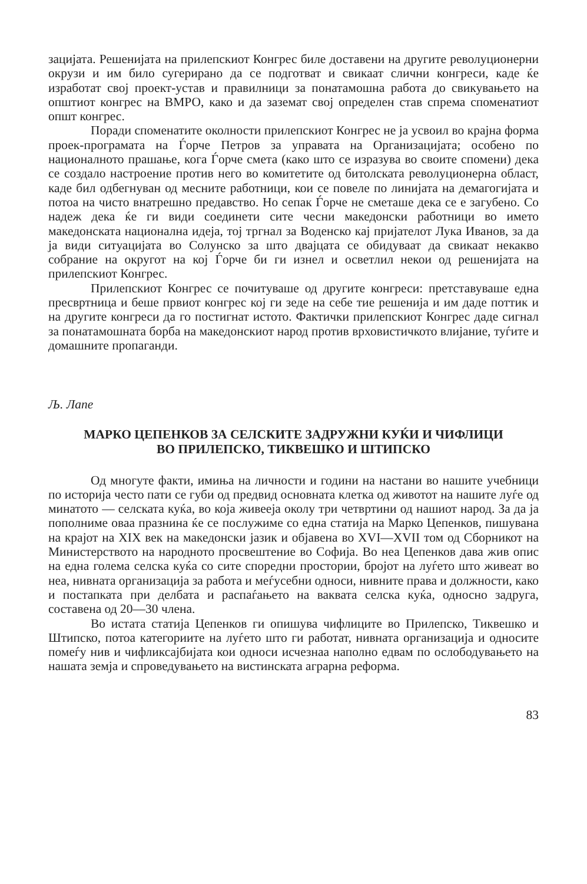зацијата. Решенијата на прилепскиот Конгрес биле доставени на другите револуционерни окрузи и им било сугерирано да се подготват и свикаат слични конгреси, каде ќе изработат свој проект-устав и правилници за понатамошна работа до свикувањето на општиот конгрес на ВМРО, како и да заземат свој определен став спрема споменатиот општ конгрес.
Поради споменатите околности прилепскиот Конгрес не ја усвоил во крајна форма проек-програмата на Ѓорче Петров за управата на Организацијата; особено по националното прашање, кога Ѓорче смета (како што се изразува во своите спомени) дека се создало настроение против него во комитетите од битолската револуционерна област, каде бил одбегнуван од месните работници, кои се повеле по линијата на демагогијата и потоа на чисто внатрешно предавство. Но сепак Ѓорче не сметаше дека се е загубено. Со надеж дека ќе ги види соединети сите чесни македонски работници во името македонската национална идеја, тој тргнал за Воденско кај пријателот Лука Иванов, за да ја види ситуацијата во Солунско за што двајцата се обидуваат да свикаат некакво собрание на округот на кој Ѓорче би ги изнел и осветлил некои од решенијата на прилепскиот Конгрес.
Прилепскиот Конгрес се почитуваше од другите конгреси: претставуваше една пресвртница и беше првиот конгрес кој ги зеде на себе тие решенија и им даде поттик и на другите конгреси да го постигнат истото. Фактички прилепскиот Конгрес даде сигнал за понатамошната борба на македонскиот народ против врховистичкото влијание, туѓите и домашните пропаганди.
Љ. Лапе
МАРКО ЦЕПЕНКОВ ЗА СЕЛСКИТЕ ЗАДРУЖНИ КУЌИ И ЧИФЛИЦИ
ВО ПРИЛЕПСКО, ТИКВЕШКО И ШТИПСКО
Од многуте факти, имиња на личности и години на настани во нашите учебници по историја често пати се губи од предвид основната клетка од животот на нашите луѓе од минатото — селската куќа, во која живееја околу три четвртини од нашиот народ. За да ја пополниме оваа празнина ќе се послужиме со една статија на Марко Цепенков, пишувана на крајот на XIX век на македонски јазик и објавена во XVI—XVII том од Сборникот на Министерството на народното просвештение во Софија. Во неа Цепенков дава жив опис на една голема селска куќа со сите споредни простории, бројот на луѓето што живеат во неа, нивната организација за работа и меѓусебни односи, нивните права и должности, како и постапката при делбата и распаѓањето на ваквата селска куќа, односно задруга, составена од 20—30 члена.
Во истата статија Цепенков ги опишува чифлиците во Прилепско, Тиквешко и Штипско, потоа категориите на луѓето што ги работат, нивната организација и односите помеѓу нив и чифликсајбијата кои односи исчезнаа наполно едвам по ослободувањето на нашата земја и спроведувањето на вистинската аграрна реформа.
83